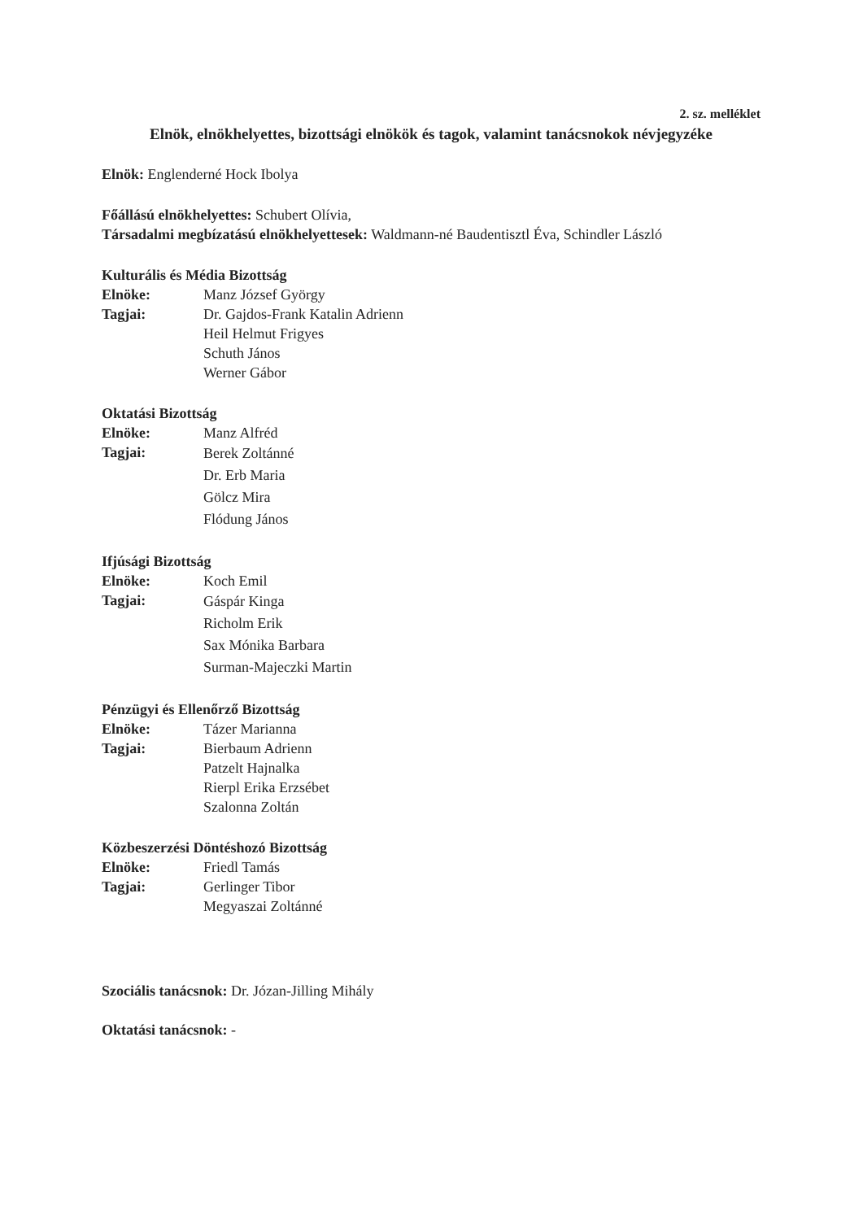2. sz. melléklet
Elnök, elnökhelyettes, bizottsági elnökök és tagok, valamint tanácsnokok névjegyzéke
Elnök: Englenderné Hock Ibolya
Főállású elnökhelyettes: Schubert Olívia,
Társadalmi megbízatású elnökhelyettesek: Waldmann-né Baudentisztl Éva, Schindler László
Kulturális és Média Bizottság
Elnöke: Manz József György
Tagjai: Dr. Gajdos-Frank Katalin Adrienn
Heil Helmut Frigyes
Schuth János
Werner Gábor
Oktatási Bizottság
Elnöke: Manz Alfréd
Tagjai: Berek Zoltánné
Dr. Erb Maria
Gölcz Mira
Flódung János
Ifjúsági Bizottság
Elnöke: Koch Emil
Tagjai: Gáspár Kinga
Richolm Erik
Sax Mónika Barbara
Surman-Majeczki Martin
Pénzügyi és Ellenőrző Bizottság
Elnöke: Tázer Marianna
Tagjai: Bierbaum Adrienn
Patzelt Hajnalka
Rierpl Erika Erzsébet
Szalonna Zoltán
Közbeszerzési Döntéshozó Bizottság
Elnöke: Friedl Tamás
Tagjai: Gerlinger Tibor
Megyaszai Zoltánné
Szociális tanácsnok: Dr. Józan-Jilling Mihály
Oktatási tanácsnok: -